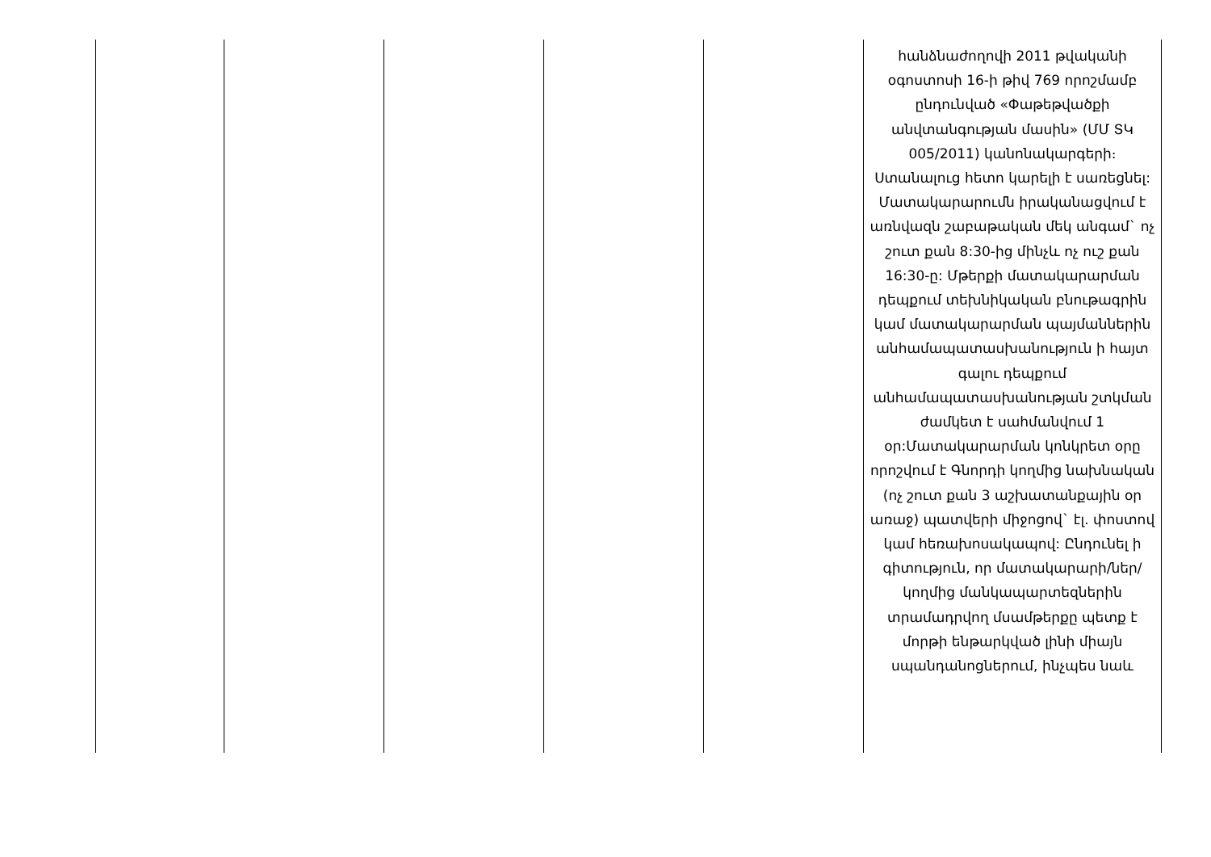| | | | | | հանձնաժողովի 2011 թվականի օգոստոսի 16-ի թիվ 769 որոշմամբ ընդունված «Փաթեթվածքի անվտանգության մասին» (ՄՄ ՏԿ 005/2011) կանոնակարգերի։ Ստանալուց հետո կարելի է սառեցնել: Մատակարարումն իրականացվում է առնվազն շաբաթական մեկ անգամ` ոչ շուտ քան 8:30-ից մինչև ոչ ուշ քան 16:30-ը: Մթերքի մատակարարման դեպքում տեխնիկական բնութագրին կամ մատակարարման պայմաններին անհամապատասխանություն ի հայտ գալու դեպքում անհամապատասխանության շտկման ժամկետ է սահմանվում 1 օր:Մատակարարման կոնկրետ օրը որոշվում է Գնորդի կողմից նախնական (ոչ շուտ քան 3 աշխատանքային օր առաջ) պատվերի միջոցով` էլ. փոստով կամ հեռախոսակապով: Ընդունել ի գիտություն, որ մատակարարի/ներ/ կողմից մանկապարտեզներին տրամադրվող մսամթերքը պետք է մորթի ենթարկված լինի միայն սպանդանոցներում, ինչպես նաև |